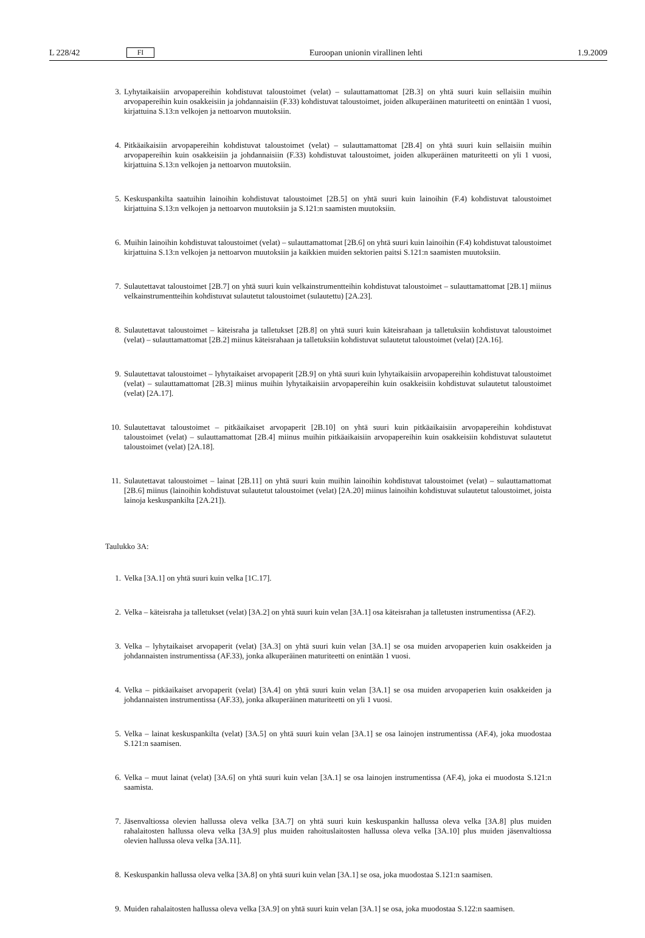L 228/42 FI Euroopan unionin virallinen lehti 1.9.2009
3. Lyhytaikaisiin arvopapereihin kohdistuvat taloustoimet (velat) – sulauttamattomat [2B.3] on yhtä suuri kuin sellaisiin muihin arvopapereihin kuin osakkeisiin ja johdannaisiin (F.33) kohdistuvat taloustoimet, joiden alkuperäinen maturiteetti on enintään 1 vuosi, kirjattuina S.13:n velkojen ja nettoarvon muutoksiin.
4. Pitkäaikaisiin arvopapereihin kohdistuvat taloustoimet (velat) – sulauttamattomat [2B.4] on yhtä suuri kuin sellaisiin muihin arvopapereihin kuin osakkeisiin ja johdannaisiin (F.33) kohdistuvat taloustoimet, joiden alkuperäinen maturiteetti on yli 1 vuosi, kirjattuina S.13:n velkojen ja nettoarvon muutoksiin.
5. Keskuspankilta saatuihin lainoihin kohdistuvat taloustoimet [2B.5] on yhtä suuri kuin lainoihin (F.4) kohdistuvat taloustoimet kirjattuina S.13:n velkojen ja nettoarvon muutoksiin ja S.121:n saamisten muutoksiin.
6. Muihin lainoihin kohdistuvat taloustoimet (velat) – sulauttamattomat [2B.6] on yhtä suuri kuin lainoihin (F.4) kohdistuvat taloustoimet kirjattuina S.13:n velkojen ja nettoarvon muutoksiin ja kaikkien muiden sektorien paitsi S.121:n saamisten muutoksiin.
7. Sulautettavat taloustoimet [2B.7] on yhtä suuri kuin velkainstrumentteihin kohdistuvat taloustoimet – sulauttamattomat [2B.1] miinus velkainstrumentteihin kohdistuvat sulautetut taloustoimet (sulautettu) [2A.23].
8. Sulautettavat taloustoimet – käteisraha ja talletukset [2B.8] on yhtä suuri kuin käteisrahaan ja talletuksiin kohdistuvat taloustoimet (velat) – sulauttamattomat [2B.2] miinus käteisrahaan ja talletuksiin kohdistuvat sulautetut taloustoimet (velat) [2A.16].
9. Sulautettavat taloustoimet – lyhytaikaiset arvopaperit [2B.9] on yhtä suuri kuin lyhytaikaisiin arvopapereihin kohdistuvat taloustoimet (velat) – sulauttamattomat [2B.3] miinus muihin lyhytaikaisiin arvopapereihin kuin osakkeisiin kohdistuvat sulautetut taloustoimet (velat) [2A.17].
10. Sulautettavat taloustoimet – pitkäaikaiset arvopaperit [2B.10] on yhtä suuri kuin pitkäaikaisiin arvopapereihin kohdistuvat taloustoimet (velat) – sulauttamattomat [2B.4] miinus muihin pitkäaikaisiin arvopapereihin kuin osakkeisiin kohdistuvat sulautetut taloustoimet (velat) [2A.18].
11. Sulautettavat taloustoimet – lainat [2B.11] on yhtä suuri kuin muihin lainoihin kohdistuvat taloustoimet (velat) – sulauttamattomat [2B.6] miinus (lainoihin kohdistuvat sulautetut taloustoimet (velat) [2A.20] miinus lainoihin kohdistuvat sulautetut taloustoimet, joista lainoja keskuspankilta [2A.21]).
Taulukko 3A:
1. Velka [3A.1] on yhtä suuri kuin velka [1C.17].
2. Velka – käteisraha ja talletukset (velat) [3A.2] on yhtä suuri kuin velan [3A.1] osa käteisrahan ja talletusten instrumentissa (AF.2).
3. Velka – lyhytaikaiset arvopaperit (velat) [3A.3] on yhtä suuri kuin velan [3A.1] se osa muiden arvopaperien kuin osakkeiden ja johdannaisten instrumentissa (AF.33), jonka alkuperäinen maturiteetti on enintään 1 vuosi.
4. Velka – pitkäaikaiset arvopaperit (velat) [3A.4] on yhtä suuri kuin velan [3A.1] se osa muiden arvopaperien kuin osakkeiden ja johdannaisten instrumentissa (AF.33), jonka alkuperäinen maturiteetti on yli 1 vuosi.
5. Velka – lainat keskuspankilta (velat) [3A.5] on yhtä suuri kuin velan [3A.1] se osa lainojen instrumentissa (AF.4), joka muodostaa S.121:n saamisen.
6. Velka – muut lainat (velat) [3A.6] on yhtä suuri kuin velan [3A.1] se osa lainojen instrumentissa (AF.4), joka ei muodosta S.121:n saamista.
7. Jäsenvaltiossa olevien hallussa oleva velka [3A.7] on yhtä suuri kuin keskuspankin hallussa oleva velka [3A.8] plus muiden rahalaitosten hallussa oleva velka [3A.9] plus muiden rahoituslaitosten hallussa oleva velka [3A.10] plus muiden jäsenvaltiossa olevien hallussa oleva velka [3A.11].
8. Keskuspankin hallussa oleva velka [3A.8] on yhtä suuri kuin velan [3A.1] se osa, joka muodostaa S.121:n saamisen.
9. Muiden rahalaitosten hallussa oleva velka [3A.9] on yhtä suuri kuin velan [3A.1] se osa, joka muodostaa S.122:n saamisen.